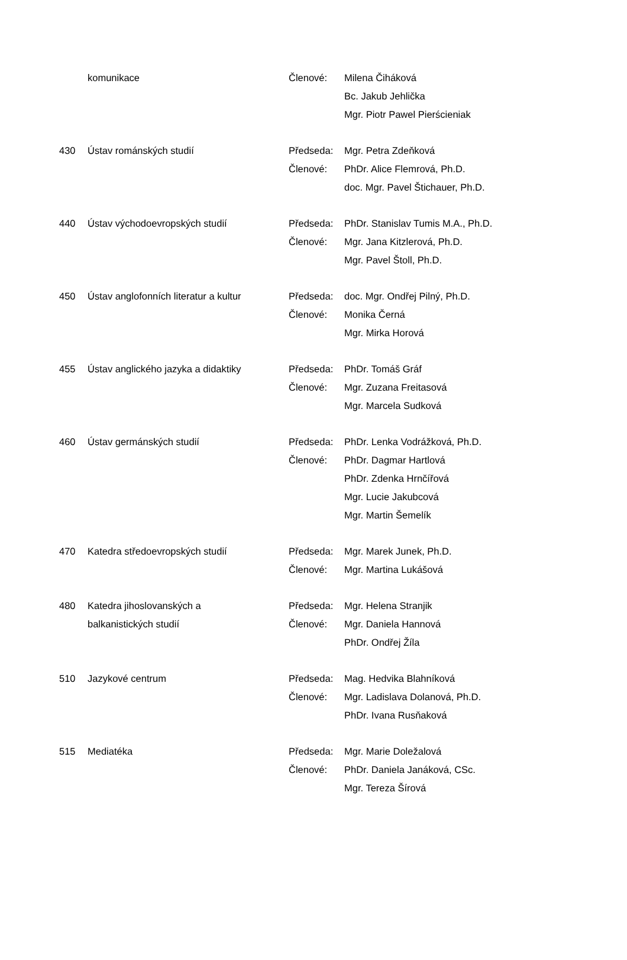| | komunikace | Členové: | Milena Čiháková |
| | | | Bc. Jakub Jehlička |
| | | | Mgr. Piotr Pawel Pierścieniak |
| 430 | Ústav románských studií | Předseda: | Mgr. Petra Zdeňková |
| | | Členové: | PhDr. Alice Flemrová, Ph.D. |
| | | | doc. Mgr. Pavel Štichauer, Ph.D. |
| 440 | Ústav východoevropských studií | Předseda: | PhDr. Stanislav Tumis M.A., Ph.D. |
| | | Členové: | Mgr. Jana Kitzlerová, Ph.D. |
| | | | Mgr. Pavel Štoll, Ph.D. |
| 450 | Ústav anglofonních literatur a kultur | Předseda: | doc. Mgr. Ondřej Pilný, Ph.D. |
| | | Členové: | Monika Černá |
| | | | Mgr. Mirka Horová |
| 455 | Ústav anglického jazyka a didaktiky | Předseda: | PhDr. Tomáš Gráf |
| | | Členové: | Mgr. Zuzana Freitasová |
| | | | Mgr. Marcela Sudková |
| 460 | Ústav germánských studií | Předseda: | PhDr. Lenka Vodrážková, Ph.D. |
| | | Členové: | PhDr. Dagmar Hartlová |
| | | | PhDr. Zdenka Hrnčířová |
| | | | Mgr. Lucie Jakubcová |
| | | | Mgr. Martin Šemelík |
| 470 | Katedra středoevropských studií | Předseda: | Mgr. Marek Junek, Ph.D. |
| | | Členové: | Mgr. Martina Lukášová |
| 480 | Katedra jihoslovanských a | Předseda: | Mgr. Helena Stranjik |
| | balkanistických studií | Členové: | Mgr. Daniela Hannová |
| | | | PhDr. Ondřej Žíla |
| 510 | Jazykové centrum | Předseda: | Mag. Hedvika Blahníková |
| | | Členové: | Mgr. Ladislava Dolanová, Ph.D. |
| | | | PhDr. Ivana Rusňaková |
| 515 | Mediatéka | Předseda: | Mgr. Marie Doležalová |
| | | Členové: | PhDr. Daniela Janáková, CSc. |
| | | | Mgr. Tereza Šírová |